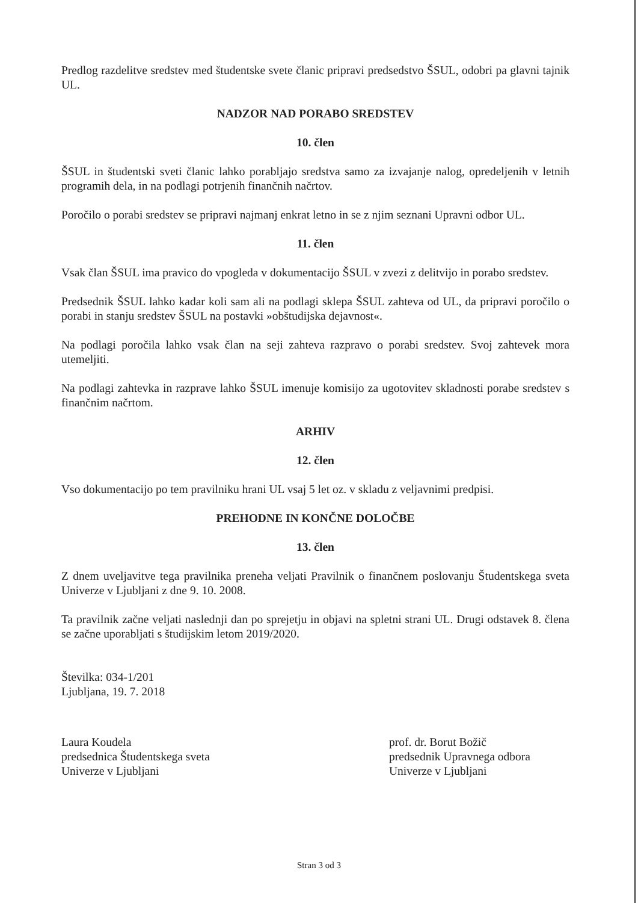Predlog razdelitve sredstev med študentske svete članic pripravi predsedstvo ŠSUL, odobri pa glavni tajnik UL.
NADZOR NAD PORABO SREDSTEV
10. člen
ŠSUL in študentski sveti članic lahko porabljajo sredstva samo za izvajanje nalog, opredeljenih v letnih programih dela, in na podlagi potrjenih finančnih načrtov.
Poročilo o porabi sredstev se pripravi najmanj enkrat letno in se z njim seznani Upravni odbor UL.
11. člen
Vsak član ŠSUL ima pravico do vpogleda v dokumentacijo ŠSUL v zvezi z delitvijo in porabo sredstev.
Predsednik ŠSUL lahko kadar koli sam ali na podlagi sklepa ŠSUL zahteva od UL, da pripravi poročilo o porabi in stanju sredstev ŠSUL na postavki »obštudijska dejavnost«.
Na podlagi poročila lahko vsak član na seji zahteva razpravo o porabi sredstev. Svoj zahtevek mora utemeljiti.
Na podlagi zahtevka in razprave lahko ŠSUL imenuje komisijo za ugotovitev skladnosti porabe sredstev s finančnim načrtom.
ARHIV
12. člen
Vso dokumentacijo po tem pravilniku hrani UL vsaj 5 let oz. v skladu z veljavnimi predpisi.
PREHODNE IN KONČNE DOLOČBE
13. člen
Z dnem uveljavitve tega pravilnika preneha veljati Pravilnik o finančnem poslovanju Študentskega sveta Univerze v Ljubljani z dne 9. 10. 2008.
Ta pravilnik začne veljati naslednji dan po sprejetju in objavi na spletni strani UL. Drugi odstavek 8. člena se začne uporabljati s študijskim letom 2019/2020.
Številka: 034-1/201
Ljubljana, 19. 7. 2018
Laura Koudela
predsednica Študentskega sveta
Univerze v Ljubljani
prof. dr. Borut Božič
predsednik Upravnega odbora
Univerze v Ljubljani
Stran 3 od 3